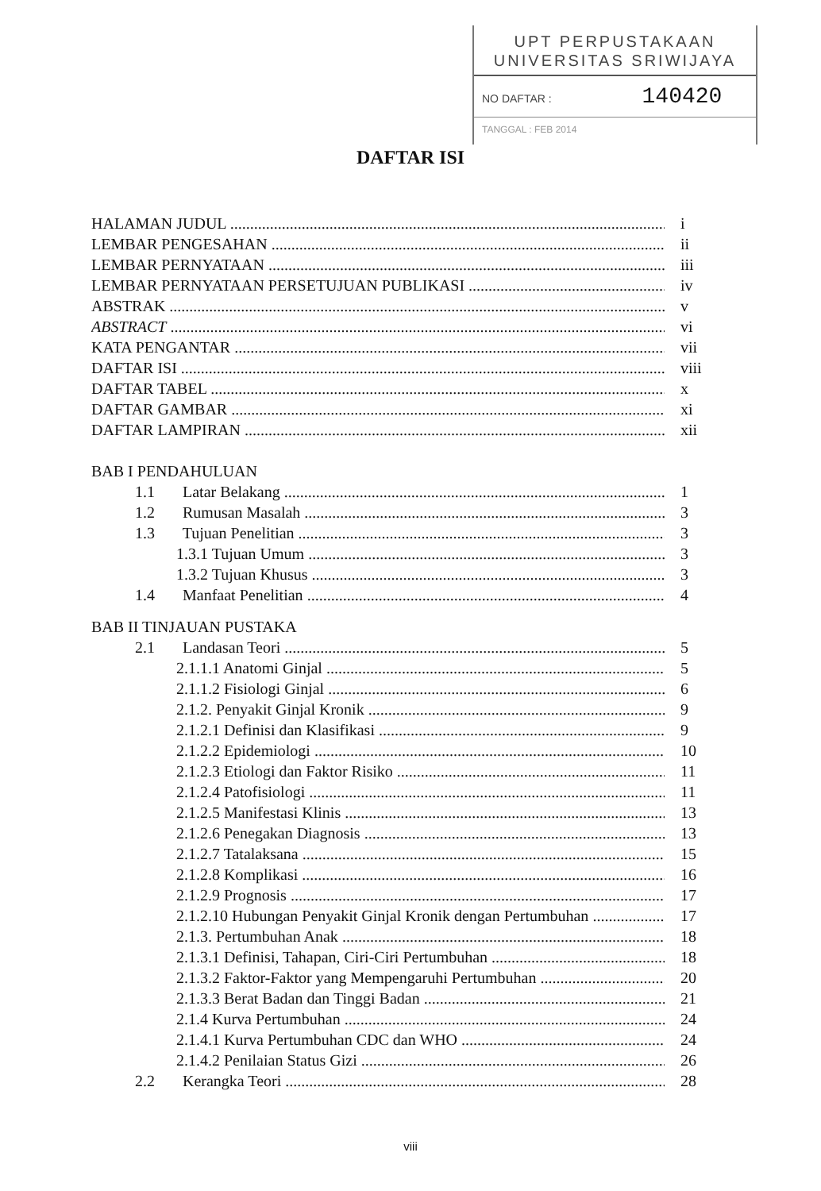UPT PERPUSTAKAAN
UNIVERSITAS SRIWIJAYA
NO DAFTAR : 140420
TANGGAL : FEB 2014
DAFTAR ISI
HALAMAN JUDUL i
LEMBAR PENGESAHAN ii
LEMBAR PERNYATAAN iii
LEMBAR PERNYATAAN PERSETUJUAN PUBLIKASI iv
ABSTRAK v
ABSTRACT vi
KATA PENGANTAR vii
DAFTAR ISI viii
DAFTAR TABEL x
DAFTAR GAMBAR xi
DAFTAR LAMPIRAN xii
BAB I PENDAHULUAN
1.1 Latar Belakang 1
1.2 Rumusan Masalah 3
1.3 Tujuan Penelitian 3
1.3.1 Tujuan Umum 3
1.3.2 Tujuan Khusus 3
1.4 Manfaat Penelitian 4
BAB II TINJAUAN PUSTAKA
2.1 Landasan Teori 5
2.1.1.1 Anatomi Ginjal 5
2.1.1.2 Fisiologi Ginjal 6
2.1.2. Penyakit Ginjal Kronik 9
2.1.2.1 Definisi dan Klasifikasi 9
2.1.2.2 Epidemiologi 10
2.1.2.3 Etiologi dan Faktor Risiko 11
2.1.2.4 Patofisiologi 11
2.1.2.5 Manifestasi Klinis 13
2.1.2.6 Penegakan Diagnosis 13
2.1.2.7 Tatalaksana 15
2.1.2.8 Komplikasi 16
2.1.2.9 Prognosis 17
2.1.2.10 Hubungan Penyakit Ginjal Kronik dengan Pertumbuhan 17
2.1.3. Pertumbuhan Anak 18
2.1.3.1 Definisi, Tahapan, Ciri-Ciri Pertumbuhan 18
2.1.3.2 Faktor-Faktor yang Mempengaruhi Pertumbuhan 20
2.1.3.3 Berat Badan dan Tinggi Badan 21
2.1.4 Kurva Pertumbuhan 24
2.1.4.1 Kurva Pertumbuhan CDC dan WHO 24
2.1.4.2 Penilaian Status Gizi 26
2.2 Kerangka Teori 28
viii